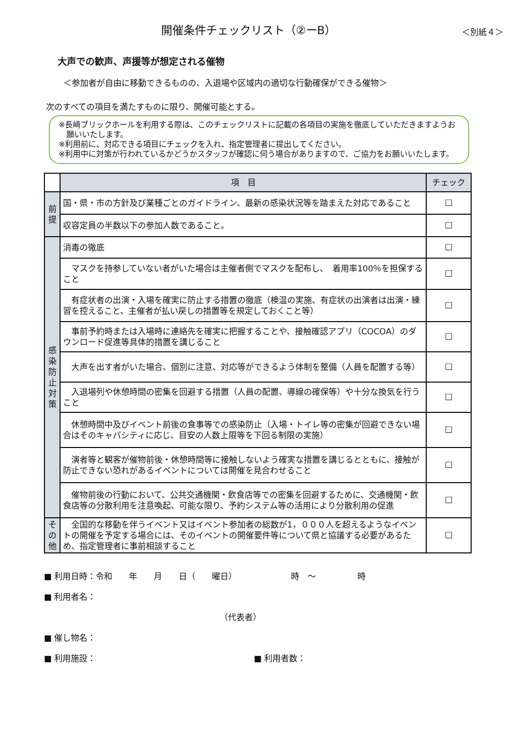開催条件チェックリスト（②ーB）
＜別紙４＞
大声での歓声、声援等が想定される催物
＜参加者が自由に移動できるものの、入退場や区域内の適切な行動確保ができる催物＞
次のすべての項目を満たすものに限り、開催可能とする。
※長崎ブリックホールを利用する際は、このチェックリストに記載の各項目の実施を徹底していただきますようお願いいたします。
※利用前に、対応できる項目にチェックを入れ、指定管理者に提出してください。
※利用中に対策が行われているかどうかスタッフが確認に伺う場合がありますので、ご協力をお願いいたします。
| | 項 目 | チェック |
| --- | --- | --- |
| 前 提 | 国・県・市の方針及び業種ごとのガイドライン、最新の感染状況等を踏まえた対応であること | ☐ |
| | 収容定員の半数以下の参加人数であること。 | ☐ |
| 感 染 防 止 対 策 | 消毒の徹底 | ☐ |
| | マスクを持参していない者がいた場合は主催者側でマスクを配布し、 着用率100％を担保すること | ☐ |
| | 有症状者の出演・入場を確実に防止する措置の徹底（検温の実施、有症状の出演者は出演・練習を控えること、主催者が払い戻しの措置等を規定しておくこと等） | ☐ |
| | 事前予約時または入場時に連絡先を確実に把握することや、接触確認アプリ（COCOA）のダウンロード促進等具体的措置を講じること | ☐ |
| | 大声を出す者がいた場合、個別に注意、対応等ができるよう体制を整備（人員を配置する等） | ☐ |
| | 入退場列や休憩時間の密集を回避する措置（人員の配置、導線の確保等）や十分な換気を行うこと | ☐ |
| | 休憩時間中及びイベント前後の食事等での感染防止（入場・トイレ等の密集が回避できない場合はそのキャパシティに応じ、目安の人数上限等を下回る制限の実施） | ☐ |
| | 演者等と観客が催物前後・休憩時間等に接触しないよう確実な措置を講じるとともに、接触が防止できない恐れがあるイベントについては開催を見合わせること | ☐ |
| | 催物前後の行動において、公共交通機関・飲食店等での密集を回避するために、交通機関・飲食店等の分散利用を注意喚起、可能な限り、予約システム等の活用により分散利用の促進 | ☐ |
| そ の 他 | 全国的な移動を伴うイベント又はイベント参加者の総数が1，０００人を超えるようなイベントの開催を予定する場合には、そのイベントの開催要件等について県と協議する必要があるため、指定管理者に事前相談すること | ☐ |
■ 利用日時：令和　　年　　月　　日（　　曜日）　　　　　　　時　～　　　　　時
■ 利用者名：
（代表者）
■ 催し物名：
■ 利用施設： ■ 利用者数：